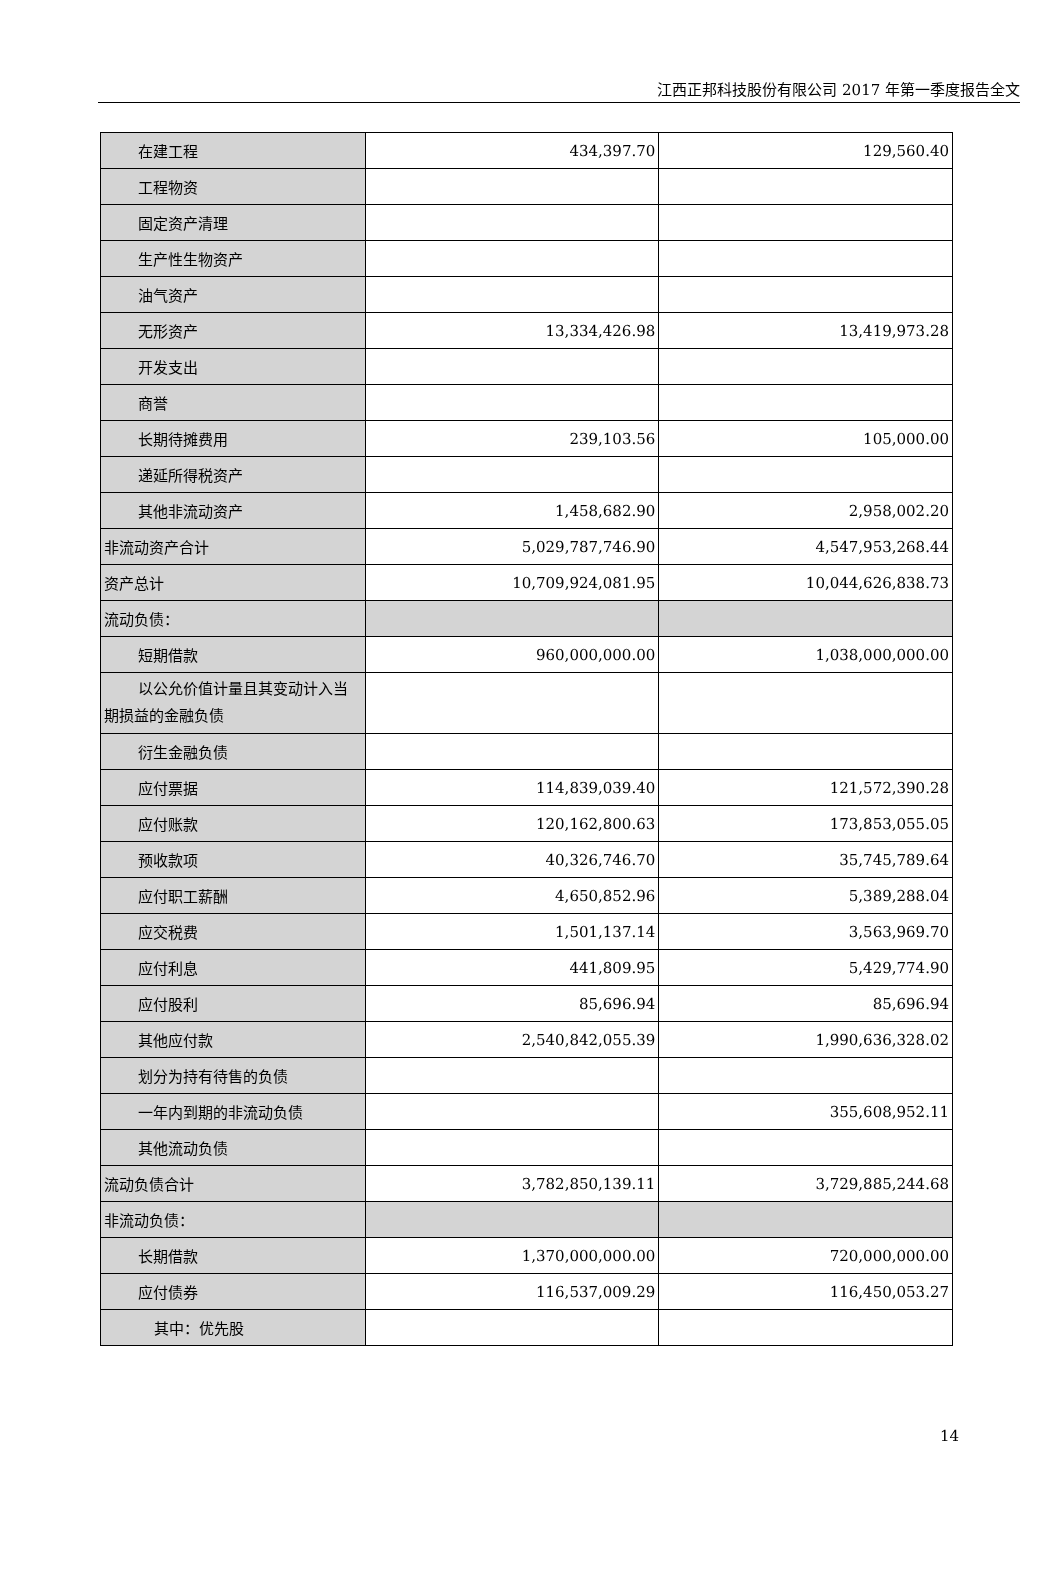江西正邦科技股份有限公司 2017 年第一季度报告全文
| 在建工程 | 434,397.70 | 129,560.40 |
| 工程物资 | | |
| 固定资产清理 | | |
| 生产性生物资产 | | |
| 油气资产 | | |
| 无形资产 | 13,334,426.98 | 13,419,973.28 |
| 开发支出 | | |
| 商誉 | | |
| 长期待摊费用 | 239,103.56 | 105,000.00 |
| 递延所得税资产 | | |
| 其他非流动资产 | 1,458,682.90 | 2,958,002.20 |
| 非流动资产合计 | 5,029,787,746.90 | 4,547,953,268.44 |
| 资产总计 | 10,709,924,081.95 | 10,044,626,838.73 |
| 流动负债： | | |
| 短期借款 | 960,000,000.00 | 1,038,000,000.00 |
| 以公允价值计量且其变动计入当 期损益的金融负债 | | |
| 衍生金融负债 | | |
| 应付票据 | 114,839,039.40 | 121,572,390.28 |
| 应付账款 | 120,162,800.63 | 173,853,055.05 |
| 预收款项 | 40,326,746.70 | 35,745,789.64 |
| 应付职工薪酬 | 4,650,852.96 | 5,389,288.04 |
| 应交税费 | 1,501,137.14 | 3,563,969.70 |
| 应付利息 | 441,809.95 | 5,429,774.90 |
| 应付股利 | 85,696.94 | 85,696.94 |
| 其他应付款 | 2,540,842,055.39 | 1,990,636,328.02 |
| 划分为持有待售的负债 | | |
| 一年内到期的非流动负债 | | 355,608,952.11 |
| 其他流动负债 | | |
| 流动负债合计 | 3,782,850,139.11 | 3,729,885,244.68 |
| 非流动负债： | | |
| 长期借款 | 1,370,000,000.00 | 720,000,000.00 |
| 应付债券 | 116,537,009.29 | 116,450,053.27 |
| 其中：优先股 | | |
14